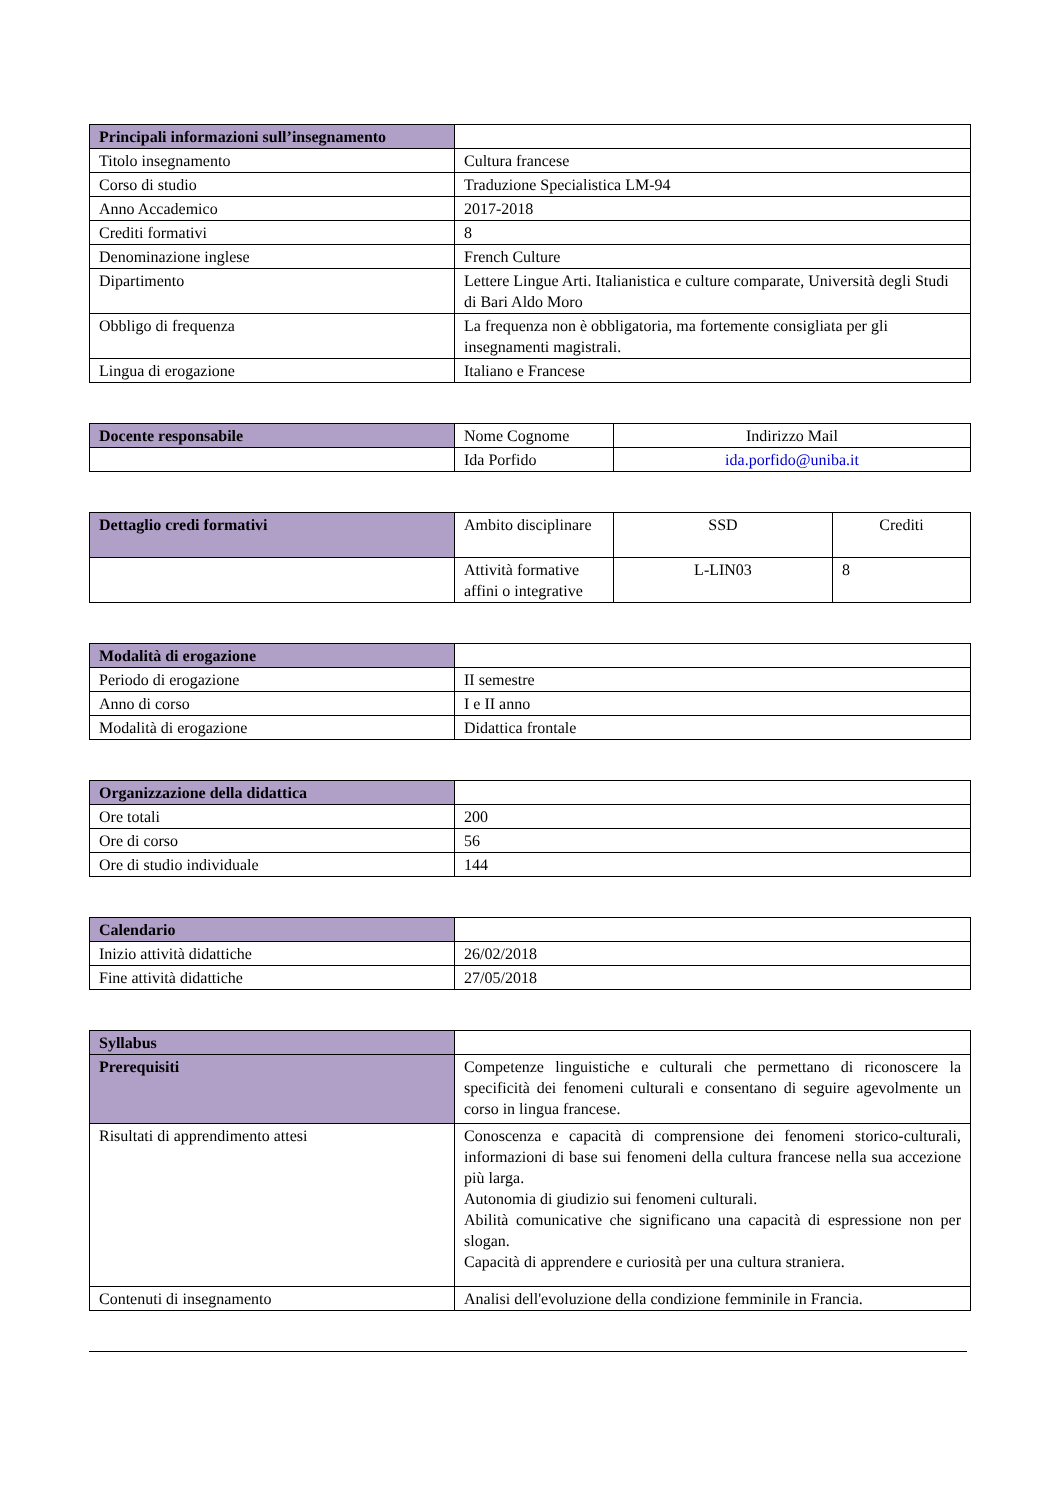| Principali informazioni sull’insegnamento | |
| Titolo insegnamento | Cultura francese |
| Corso di studio | Traduzione Specialistica LM-94 |
| Anno Accademico | 2017-2018 |
| Crediti formativi | 8 |
| Denominazione inglese | French Culture |
| Dipartimento | Lettere Lingue Arti. Italianistica e culture comparate, Università degli Studi di Bari Aldo Moro |
| Obbligo di frequenza | La frequenza non è obbligatoria, ma fortemente consigliata per gli insegnamenti magistrali. |
| Lingua di erogazione | Italiano e Francese |
| Docente responsabile | Nome Cognome | Indirizzo Mail |
| | Ida Porfido | ida.porfido@uniba.it |
| Dettaglio credi formativi | Ambito disciplinare | SSD | Crediti |
| | Attività formative affini o integrative | L-LIN03 | 8 |
| Modalità di erogazione | |
| Periodo di erogazione | II semestre |
| Anno di corso | I e II anno |
| Modalità di erogazione | Didattica frontale |
| Organizzazione della didattica | |
| Ore totali | 200 |
| Ore di corso | 56 |
| Ore di studio individuale | 144 |
| Calendario | |
| Inizio attività didattiche | 26/02/2018 |
| Fine attività didattiche | 27/05/2018 |
| Syllabus | |
| Prerequisiti | Competenze linguistiche e culturali che permettano di riconoscere la specificità dei fenomeni culturali e consentano di seguire agevolmente un corso in lingua francese. |
| Risultati di apprendimento attesi | Conoscenza e capacità di comprensione dei fenomeni storico-culturali, informazioni di base sui fenomeni della cultura francese nella sua accezione più larga. Autonomia di giudizio sui fenomeni culturali. Abilità comunicative che significano una capacità di espressione non per slogan. Capacità di apprendere e curiosità per una cultura straniera. |
| Contenuti di insegnamento | Analisi dell'evoluzione della condizione femminile in Francia. |